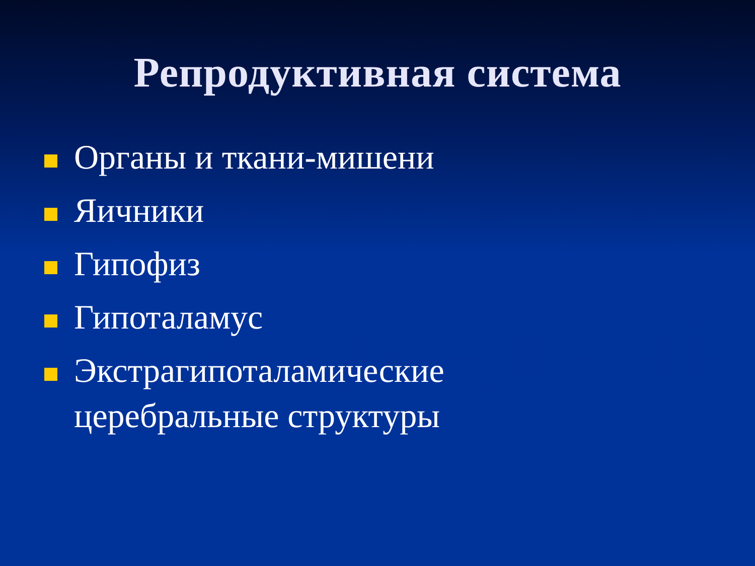Репродуктивная система
Органы и ткани-мишени
Яичники
Гипофиз
Гипоталамус
Экстрагипоталамические церебральные структуры